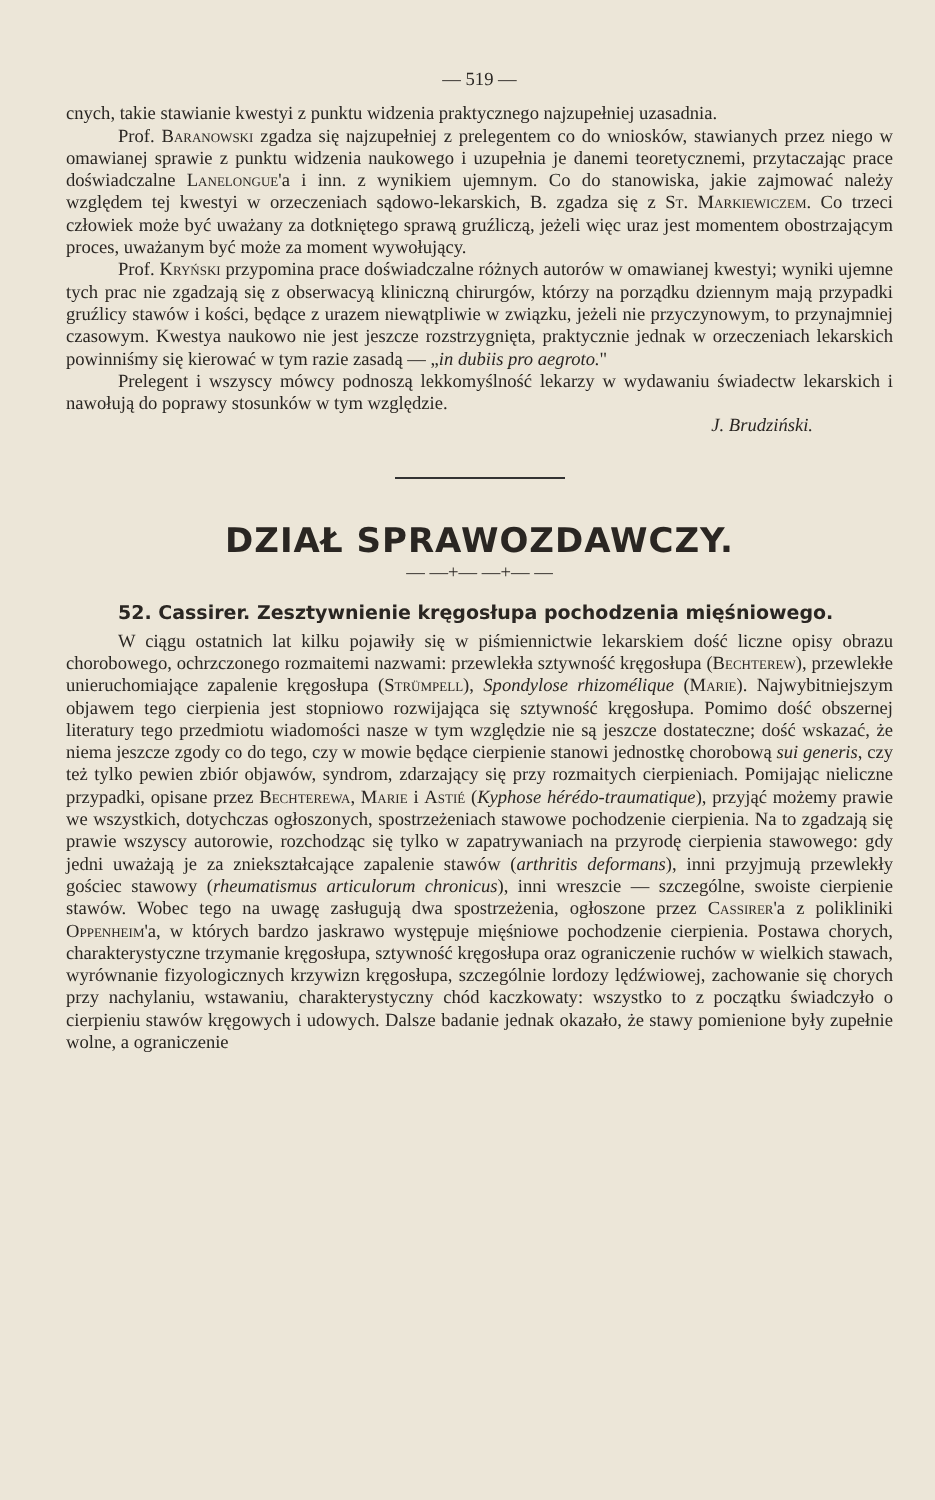— 519 —
cnych, takie stawianie kwestyi z punktu widzenia praktycznego najzupełniej uzasadnia.
Prof. Baranowski zgadza się najzupełniej z prelegentem co do wniosków, stawianych przez niego w omawianej sprawie z punktu widzenia naukowego i uzupełnia je danemi teoretycznemi, przytaczając prace doświadczalne Lanelongue'a i inn. z wynikiem ujemnym. Co do stanowiska, jakie zajmować należy względem tej kwestyi w orzeczeniach sądowo-lekarskich, B. zgadza się z St. Markiewiczem. Co trzeci człowiek może być uważany za dotkniętego sprawą gruźliczą, jeżeli więc uraz jest momentem obostrzającym proces, uważanym być może za moment wywołujący.
Prof. Kryński przypomina prace doświadczalne różnych autorów w omawianej kwestyi; wyniki ujemne tych prac nie zgadzają się z obserwacyą kliniczną chirurgów, którzy na porządku dziennym mają przypadki gruźlicy stawów i kości, będące z urazem niewątpliwie w związku, jeżeli nie przyczynowym, to przynajmniej czasowym. Kwestya naukowo nie jest jeszcze rozstrzygnięta, praktycznie jednak w orzeczeniach lekarskich powinniśmy się kierować w tym razie zasadą — „in dubiis pro aegroto."
Prelegent i wszyscy mówcy podnoszą lekkomyślność lekarzy w wydawaniu świadectw lekarskich i nawołują do poprawy stosunków w tym względzie.
J. Brudziński.
DZIAŁ SPRAWOZDAWCZY.
— —+— —+— —
52. Cassirer. Zesztywnienie kręgosłupa pochodzenia mięśniowego.
W ciągu ostatnich lat kilku pojawiły się w piśmiennictwie lekarskiem dość liczne opisy obrazu chorobowego, ochrzczonego rozmaitemi nazwami: przewlekła sztywność kręgosłupa (Bechterew), przewlekłe unieruchomiające zapalenie kręgosłupa (Strümpell), Spondylose rhizomélique (Marie). Najwybitniejszym objawem tego cierpienia jest stopniowo rozwijająca się sztywność kręgosłupa. Pomimo dość obszernej literatury tego przedmiotu wiadomości nasze w tym względzie nie są jeszcze dostateczne; dość wskazać, że niema jeszcze zgody co do tego, czy w mowie będące cierpienie stanowi jednostkę chorobową sui generis, czy też tylko pewien zbiór objawów, syndrom, zdarzający się przy rozmaitych cierpieniach. Pomijając nieliczne przypadki, opisane przez Bechterewa, Marie i Astié (Kyphose hérédo-traumatique), przyjąć możemy prawie we wszystkich, dotychczas ogłoszonych, spostrzeżeniach stawowe pochodzenie cierpienia. Na to zgadzają się prawie wszyscy autorowie, rozchodząc się tylko w zapatrywaniach na przyrodę cierpienia stawowego: gdy jedni uważają je za zniekształcające zapalenie stawów (arthritis deformans), inni przyjmują przewlekły gościec stawowy (rheumatismus articulorum chronicus), inni wreszcie — szczególne, swoiste cierpienie stawów. Wobec tego na uwagę zasługują dwa spostrzeżenia, ogłoszone przez Cassirer'a z polikliniki Oppenheim'a, w których bardzo jaskrawo występuje mięśniowe pochodzenie cierpienia. Postawa chorych, charakterystyczne trzymanie kręgosłupa, sztywność kręgosłupa oraz ograniczenie ruchów w wielkich stawach, wyrównanie fizyologicznych krzywizn kręgosłupa, szczególnie lordozy lędźwiowej, zachowanie się chorych przy nachylaniu, wstawaniu, charakterystyczny chód kaczkowaty: wszystko to z początku świadczyło o cierpieniu stawów kręgowych i udowych. Dalsze badanie jednak okazało, że stawy pomienione były zupełnie wolne, a ograniczenie